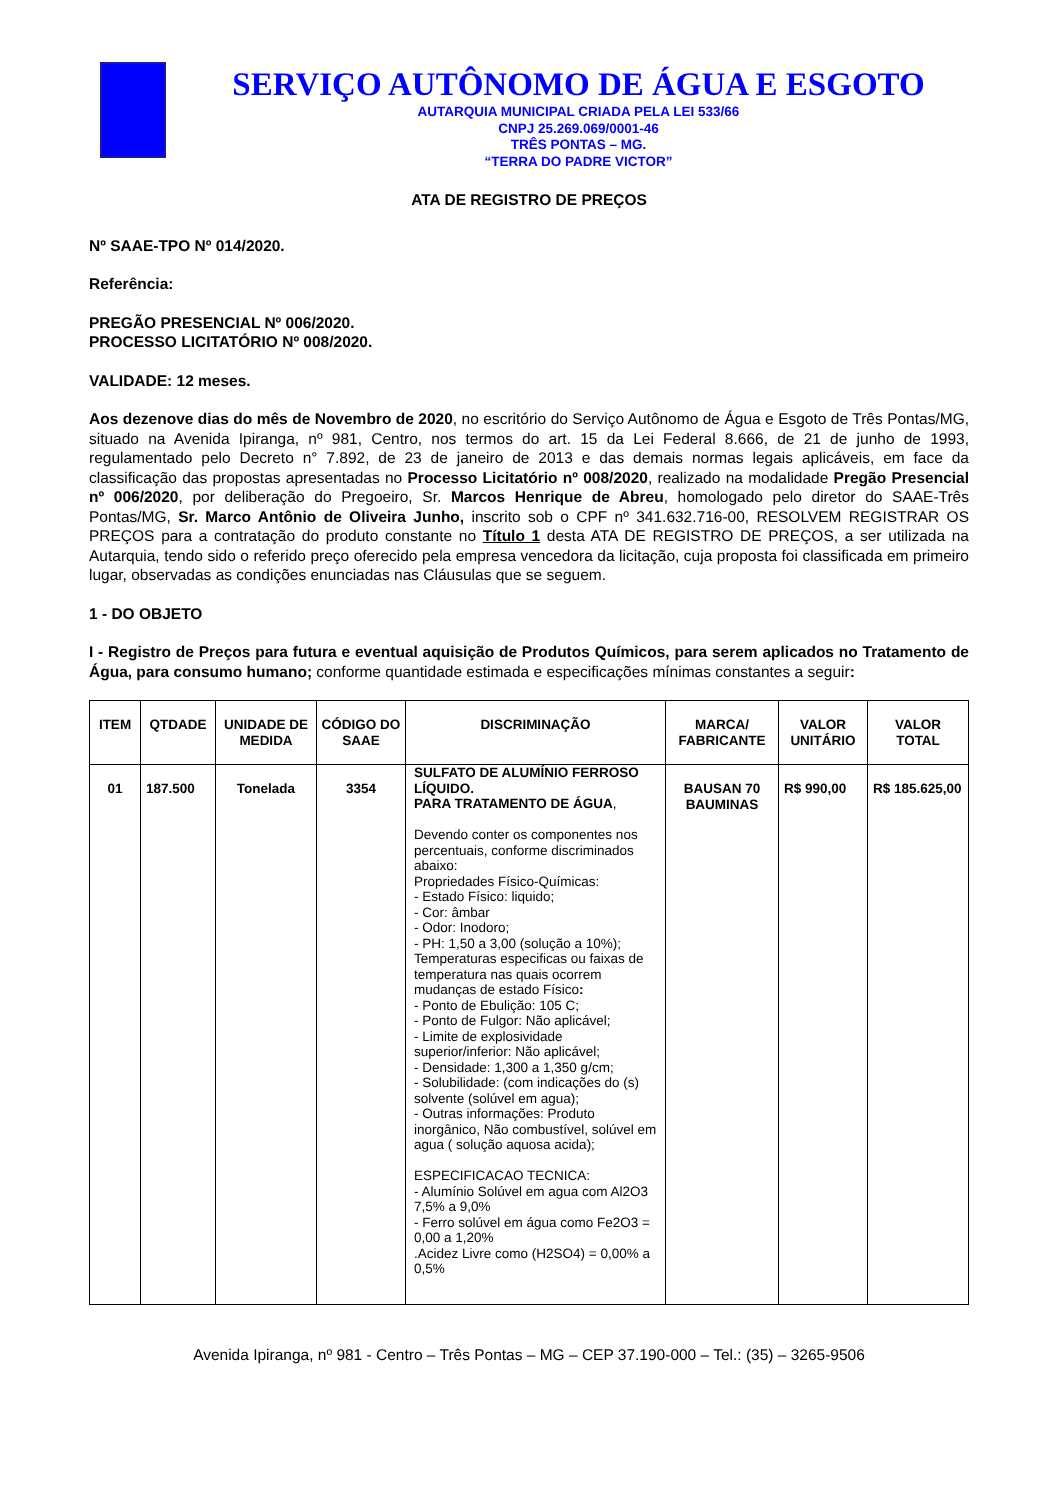SERVIÇO AUTÔNOMO DE ÁGUA E ESGOTO
AUTARQUIA MUNICIPAL CRIADA PELA LEI 533/66
CNPJ 25.269.069/0001-46
TRÊS PONTAS – MG.
“TERRA DO PADRE VICTOR”
ATA DE REGISTRO DE PREÇOS
Nº SAAE-TPO Nº 014/2020.
Referência:
PREGÃO PRESENCIAL Nº 006/2020.
PROCESSO LICITATÓRIO Nº 008/2020.
VALIDADE: 12 meses.
Aos dezenove dias do mês de Novembro de 2020, no escritório do Serviço Autônomo de Água e Esgoto de Três Pontas/MG, situado na Avenida Ipiranga, nº 981, Centro, nos termos do art. 15 da Lei Federal 8.666, de 21 de junho de 1993, regulamentado pelo Decreto n° 7.892, de 23 de janeiro de 2013 e das demais normas legais aplicáveis, em face da classificação das propostas apresentadas no Processo Licitatório nº 008/2020, realizado na modalidade Pregão Presencial nº 006/2020, por deliberação do Pregoeiro, Sr. Marcos Henrique de Abreu, homologado pelo diretor do SAAE-Três Pontas/MG, Sr. Marco Antônio de Oliveira Junho, inscrito sob o CPF nº 341.632.716-00, RESOLVEM REGISTRAR OS PREÇOS para a contratação do produto constante no Título 1 desta ATA DE REGISTRO DE PREÇOS, a ser utilizada na Autarquia, tendo sido o referido preço oferecido pela empresa vencedora da licitação, cuja proposta foi classificada em primeiro lugar, observadas as condições enunciadas nas Cláusulas que se seguem.
1 - DO OBJETO
I - Registro de Preços para futura e eventual aquisição de Produtos Químicos, para serem aplicados no Tratamento de Água, para consumo humano; conforme quantidade estimada e especificações mínimas constantes a seguir:
| ITEM | QTDADE | UNIDADE DE MEDIDA | CÓDIGO DO SAAE | DISCRIMINAÇÃO | MARCA/ FABRICANTE | VALOR UNITÁRIO | VALOR TOTAL |
| --- | --- | --- | --- | --- | --- | --- | --- |
| 01 | 187.500 | Tonelada | 3354 | SULFATO DE ALUMÍNIO FERROSO LÍQUIDO. PARA TRATAMENTO DE ÁGUA , Devendo conter os componentes nos percentuais, conforme discriminados abaixo: Propriedades Físico-Químicas: - Estado Físico: liquido; - Cor: âmbar - Odor: Inodoro; - PH: 1,50 a 3,00 (solução a 10%); Temperaturas especificas ou faixas de temperatura nas quais ocorrem mudanças de estado Físico : - Ponto de Ebulição: 105 C; - Ponto de Fulgor: Não aplicável; - Limite de explosividade superior/inferior: Não aplicável; - Densidade: 1,300 a 1,350 g/cm; - Solubilidade: (com indicações do (s) solvente (solúvel em agua); - Outras informações: Produto inorgânico, Não combustível, solúvel em agua ( solução aquosa acida); ESPECIFICACAO TECNICA: - Alumínio Solúvel em agua com Al2O3 7,5% a 9,0% - Ferro solúvel em água como Fe2O3 = 0,00 a 1,20% .Acidez Livre como (H2SO4) = 0,00% a 0,5% | BAUSAN 70 BAUMINAS | R$ 990,00 | R$ 185.625,00 |
Avenida Ipiranga, nº 981 - Centro – Três Pontas – MG – CEP 37.190-000 – Tel.: (35) – 3265-9506